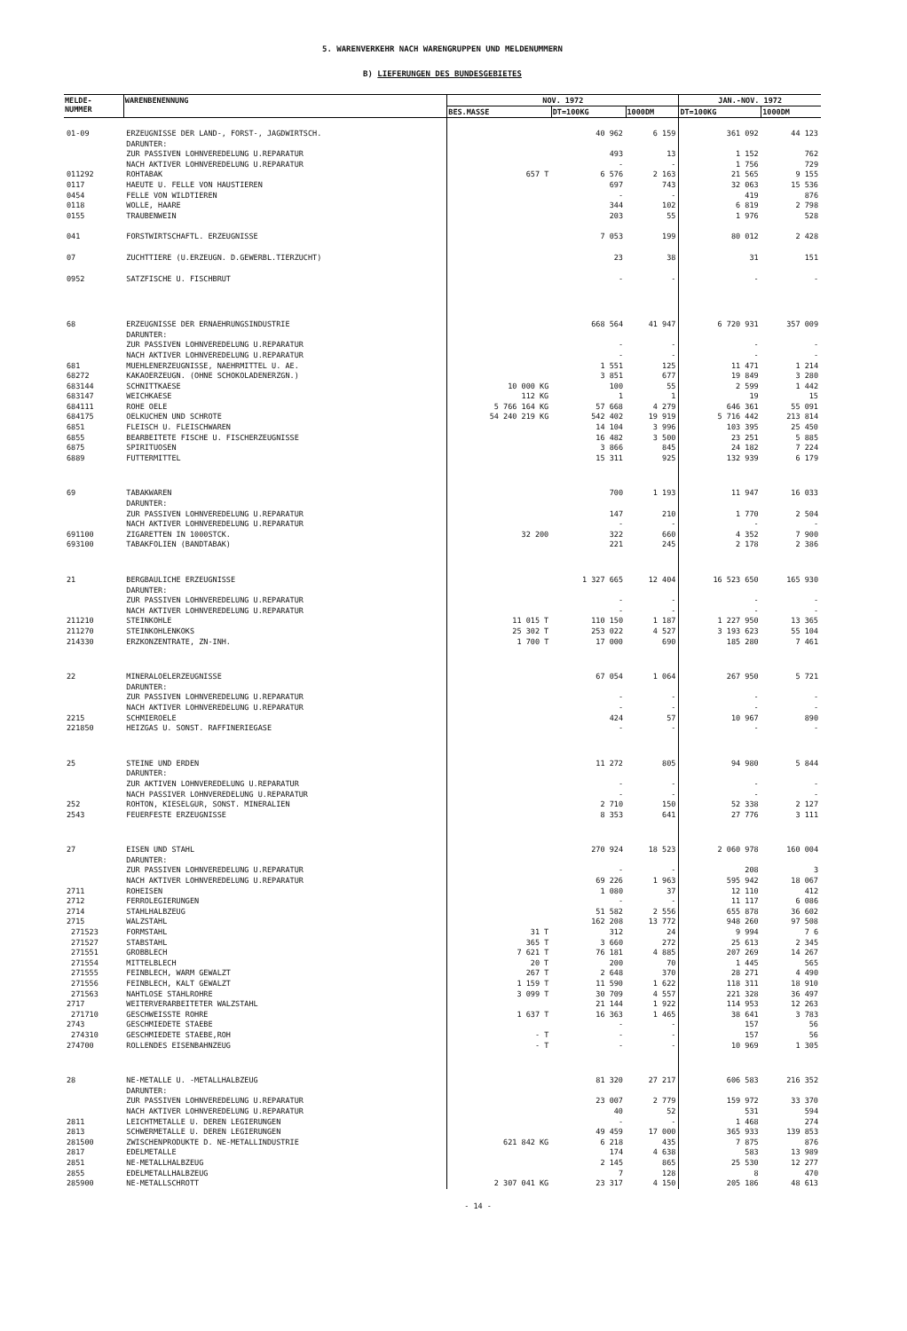5. WARENVERKEHR NACH WARENGRUPPEN UND MELDENUMMERN
B) LIEFERUNGEN DES BUNDESGEBIETES
| MELDE- NUMMER | WARENBENENNUNG | NOV. 1972 | | | JAN.-NOV. 1972 | |
| --- | --- | --- | --- | --- | --- | --- |
| | | BES.MASSE | DT=100KG | 1000DM | DT=100KG | 1000DM |
| 01-09 | ERZEUGNISSE DER LAND-, FORST-, JAGDWIRTSCH. DARUNTER: ZUR PASSIVEN LOHNVEREDELUNG U.REPARATUR NACH AKTIVER LOHNVEREDELUNG U.REPARATUR | | 40 962 493 - | 6 159 13 - | 361 092 1 152 1 756 | 44 123 762 729 |
| 011292 | ROHTABAK | 657 T | 6 576 | 2 163 | 21 565 | 9 155 |
| 0117 | HAEUTE U. FELLE VON HAUSTIEREN | | 697 | 743 | 32 063 | 15 536 |
| 0454 | FELLE VON WILDTIEREN | | - | - | 419 | 876 |
| 0118 | WOLLE, HAARE | | 344 | 102 | 6 819 | 2 798 |
| 0155 | TRAUBENWEIN | | 203 | 55 | 1 976 | 528 |
| 041 | FORSTWIRTSCHAFTL. ERZEUGNISSE | | 7 053 | 199 | 80 012 | 2 428 |
| 07 | ZUCHTTIERE (U.ERZEUGN. D.GEWERBL.TIERZUCHT) | | 23 | 38 | 31 | 151 |
| 0952 | SATZFISCHE U. FISCHBRUT | | - | - | - | - |
| 68 | ERZEUGNISSE DER ERNAEHRUNGSINDUSTRIE DARUNTER: ZUR PASSIVEN LOHNVEREDELUNG U.REPARATUR NACH AKTIVER LOHNVEREDELUNG U.REPARATUR | | 668 564 - - | 41 947 - - | 6 720 931 - - | 357 009 - - |
| 681 | MUEHLENERZEUGNISSE, NAEHRMITTEL U. AE. | | 1 551 | 125 | 11 471 | 1 214 |
| 68272 | KAKAOERZEUGN. (OHNE SCHOKOLADENERZGN.) | | 3 851 | 677 | 19 849 | 3 280 |
| 683144 | SCHNITTKAESE | 10 000 KG | 100 | 55 | 2 599 | 1 442 |
| 683147 | WEICHKAESE | 112 KG | 1 | 1 | 19 | 15 |
| 684111 | ROHE OELE | 5 766 164 KG | 57 668 | 4 279 | 646 361 | 55 091 |
| 684175 | OELKUCHEN UND SCHROTE | 54 240 219 KG | 542 402 | 19 919 | 5 716 442 | 213 814 |
| 6851 | FLEISCH U. FLEISCHWAREN | | 14 104 | 3 996 | 103 395 | 25 450 |
| 6855 | BEARBEITETE FISCHE U. FISCHERZEUGNISSE | | 16 482 | 3 500 | 23 251 | 5 885 |
| 6875 | SPIRITUOSEN | | 3 866 | 845 | 24 182 | 7 224 |
| 6889 | FUTTERMITTEL | | 15 311 | 925 | 132 939 | 6 179 |
| 69 | TABAKWAREN DARUNTER: ZUR PASSIVEN LOHNVEREDELUNG U.REPARATUR NACH AKTIVER LOHNVEREDELUNG U.REPARATUR | | 700 147 - | 1 193 210 - | 11 947 1 770 - | 16 033 2 504 - |
| 691100 | ZIGARETTEN IN 1000STCK. | 32 200 | 322 | 660 | 4 352 | 7 900 |
| 693100 | TABAKFOLIEN (BANDTABAK) | | 221 | 245 | 2 178 | 2 386 |
| 21 | BERGBAULICHE ERZEUGNISSE DARUNTER: ZUR PASSIVEN LOHNVEREDELUNG U.REPARATUR NACH AKTIVER LOHNVEREDELUNG U.REPARATUR | | 1 327 665 - - | 12 404 - - | 16 523 650 - - | 165 930 - - |
| 211210 | STEINKOHLE | 11 015 T | 110 150 | 1 187 | 1 227 950 | 13 365 |
| 211270 | STEINKOHLENKOKS | 25 302 T | 253 022 | 4 527 | 3 193 623 | 55 104 |
| 214330 | ERZKONZENTRATE, ZN-INH. | 1 700 T | 17 000 | 690 | 185 280 | 7 461 |
| 22 | MINERALOELERZEUGNISSE DARUNTER: ZUR PASSIVEN LOHNVEREDELUNG U.REPARATUR NACH AKTIVER LOHNVEREDELUNG U.REPARATUR | | 67 054 - - | 1 064 - - | 267 950 - - | 5 721 - - |
| 2215 | SCHMIEROELE | | 424 | 57 | 10 967 | 890 |
| 221850 | HEIZGAS U. SONST. RAFFINERIEGASE | | - | - | - | - |
| 25 | STEINE UND ERDEN DARUNTER: ZUR AKTIVEN LOHNVEREDELUNG U.REPARATUR NACH PASSIVER LOHNVEREDELUNG U.REPARATUR | | 11 272 - - | 805 - - | 94 980 - - | 5 844 - - |
| 252 | ROHTON, KIESELGUR, SONST. MINERALIEN | | 2 710 | 150 | 52 338 | 2 127 |
| 2543 | FEUERFESTE ERZEUGNISSE | | 8 353 | 641 | 27 776 | 3 111 |
| 27 | EISEN UND STAHL DARUNTER: ZUR PASSIVEN LOHNVEREDELUNG U.REPARATUR NACH AKTIVER LOHNVEREDELUNG U.REPARATUR | | 270 924 - 69 226 | 18 523 - 1 963 | 2 060 978 208 595 942 | 160 004 3 18 067 |
| 2711 | ROHEISEN | | 1 080 | 37 | 12 110 | 412 |
| 2712 | FERROLEGIERUNGEN | | - | - | 11 117 | 6 086 |
| 2714 | STAHLHALBZEUG | | 51 582 | 2 556 | 655 878 | 36 602 |
| 2715 | WALZSTAHL | | 162 208 | 13 772 | 948 260 | 97 508 |
| 271523 | FORMSTAHL | 31 T | 312 | 24 | 9 994 | 7 6 |
| 271527 | STABSTAHL | 365 T | 3 660 | 272 | 25 613 | 2 345 |
| 271551 | GROBBLECH | 7 621 T | 76 181 | 4 885 | 207 269 | 14 267 |
| 271554 | MITTELBLECH | 20 T | 200 | 70 | 1 445 | 565 |
| 271555 | FEINBLECH, WARM GEWALZT | 267 T | 2 648 | 370 | 28 271 | 4 490 |
| 271556 | FEINBLECH, KALT GEWALZT | 1 159 T | 11 590 | 1 622 | 118 311 | 18 910 |
| 271563 | NAHTLOSE STAHLROHRE | 3 099 T | 30 709 | 4 557 | 221 328 | 36 497 |
| 2717 | WEITERVERARBEITETER WALZSTAHL | | 21 144 | 1 922 | 114 953 | 12 263 |
| 271710 | GESCHWEISSTE ROHRE | 1 637 T | 16 363 | 1 465 | 38 641 | 3 783 |
| 2743 | GESCHMIEDETE STAEBE | | - | - | 157 | 56 |
| 274310 | GESCHMIEDETE STAEBE,ROH | - T | - | - | 157 | 56 |
| 274700 | ROLLENDES EISENBAHNZEUG | - T | - | - | 10 969 | 1 305 |
| 28 | NE-METALLE U. -METALLHALBZEUG DARUNTER: ZUR PASSIVEN LOHNVEREDELUNG U.REPARATUR NACH AKTIVER LOHNVEREDELUNG U.REPARATUR | | 81 320 23 007 40 | 27 217 2 779 52 | 606 583 159 972 531 | 216 352 33 370 594 |
| 2811 | LEICHTMETALLE U. DEREN LEGIERUNGEN | | - | - | 1 468 | 274 |
| 2813 | SCHWERMETALLE U. DEREN LEGIERUNGEN | | 49 459 | 17 000 | 365 933 | 139 853 |
| 281500 | ZWISCHENPRODUKTE D. NE-METALLINDUSTRIE | 621 842 KG | 6 218 | 435 | 7 875 | 876 |
| 2817 | EDELMETALLE | | 174 | 4 638 | 583 | 13 989 |
| 2851 | NE-METALLHALBZEUG | | 2 145 | 865 | 25 530 | 12 277 |
| 2855 | EDELMETALLHALBZEUG | | 7 | 128 | 8 | 470 |
| 285900 | NE-METALLSCHROTT | 2 307 041 KG | 23 317 | 4 150 | 205 186 | 48 613 |
- 14 -